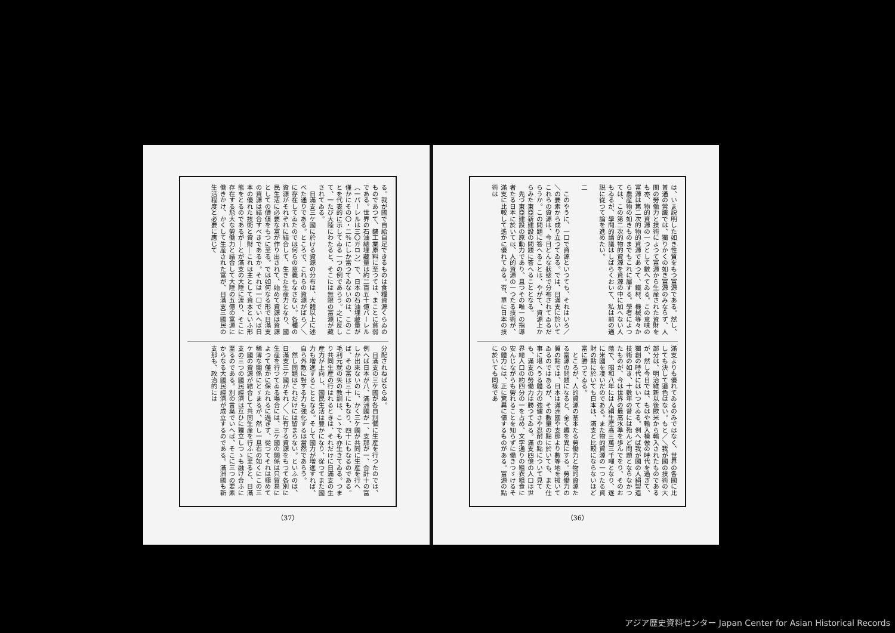る。我が國で自給自足できるものは食糧資源くらゐのものであつて、鑛工業原料に至つては、まことに貧弱である。世界の石油總埋藏量は約二百五十億バーレル（一バーレルは三〇ガロン）で、日本の石油埋藏量が僅かにその〇・二％にしか當つてゐないのは、このことを代表的に示してゐる一つの例であらう。之に反して、一たび大陸にわたると、そこには無限の富源が藏されてゐる。
　日滿支三ケ國に於ける資源の分布は、大體以上に述べた通りである。ところで、これらの資源がばら／＼に存在してゐたのでは何らの意義もなさない。各種の資源がそれぞれに結合して、生きた生産力となり、國民生活に必要な富が作り出されて、始めて資源は資源としての價値をもつに至る。では如何なる形で日滿支の資源は結合すべきであるか。それは一口でいへば日本の優れた技術と資財―これは主として資本といふ形態をとるのであるが―とが滿支の大陸に渡り、そこに存在する尨大な勞働力と結合して大陸の五億の富源に働きかけ、かくして生産された富が、日滿支三國民の生活程度と必要に應じて
分配されねばならぬ。
　日滿支の三ケ國が各自別個に生産を行つたのでは、例へば日本が八、滿洲國が一、支那が一、合計十の富しか出來ないのに、かく三ケ國が共同に生産を行へば、その富は三十にもなり、四十にもなるのである。毛利元就の矢の教訓は、こゝでも亦生きてゐる。つまり共同生産の行はれるときは、それだけに日滿支の生産力が上向し、國民生活は豐かになり、從つてまた國力も増進することとなる。そして國力が増進すれば、自ら外敵に對する力も強化するは當然であらう。
　然し問題はこれだけには留まらない。といふのは、日滿支三ケ國がそれ／＼に有する資源をもつて各別に生産を行つてゐる場合には、三ケ國の關係は只貿易によつて僅かに保たれるに過ぎず、從つてそれは極めて稀薄な關係にとゞまるが、然し一旦右の如くにこの三ケ國の資源が結合して共同生産を行ふに至ると、日滿支の三つの國民經濟は互ひに獨立しつゝも融け合ふに至るのである。別の言葉でいへば、そこに三つの要素からなる大國民經濟が成立するのである。滿洲國も新支那も、政治的には
（37）
は、いま説明した如き性質をもつ富源である。然し、普通の常識では、獨りかくの如き富源のみならず、人間の勞働力と技術によつて富源から生産された資財をも亦、物的資源の一つとして數へてゐる。この意味の富源は第二次的物的資源であつて、鐵材、機械等々から農産物の如きものまでもこれに屬する。學者によつては、この第二次的物的資源を資源の中に加へない人もゐるが、學問的論議はしばらくおいて、私は前の通説に從つて論を進めたい。
二
　このやうに、一口で資源といつても、それはいろ／＼の要素から成り立つてゐる。では、日滿支に於いてこれらの資源は、今日どんな狀態で分布されてゐるだらうか。この問題に答へることは、やがて、資源上からみた東亞新建設の問題に答へることとなる。
　先づ東亞建設の原動力であり、且つその唯一の指導者たる日本に於いては、人的資源の一つたる技術が、滿支に比較して遙かに優れてゐる。否、單に日本の技術は
滿支よりも優れてゐるのみではなく、世界の各國に比しても決して遜色はない。もと／＼我が國の技術の大部分は、明治維新以後歐米から輸入されたものであるが、然し今日では、もはや輸入模倣の時代を過ぎて、獨創の時代にはいつてゐる。例へば我が國の人絹製造技術の如き、十數年の昔には殆んど問題とならなかつたものが、今は世界の最高水準を歩んでをり、そのお蔭で、昭和八年には人絹生産高三萬三千噸となり、遂に米國を凌いだのである。また物的資源の一つたる資財の點に於いても日本は、滿支と比較にならないほど富に勝つてゐる。
　ところが、人的資源の基本たる勞働力と物的資源たる富源の問題になると、全く趣を異にする。勞働力の質の點では、日本は滿洲國や支那より數等地を拔いてゐるのではあるが、その數量の點に於いても、また仕事に堪へうる體力の強健さや忍耐の點について見ても、滿支の勞働力は勝つてゐる。滿支四億の人口は世界總人口の約四分の一を占め、文字通りの粗衣粗食に安んじながらも勞れることを知らずに働きつゞけるその體力には、正に驚異に値するものがある。富源の點に於いても同樣であ
（36）
アジア歴史資料センター Japan Center for Asian Historical Records